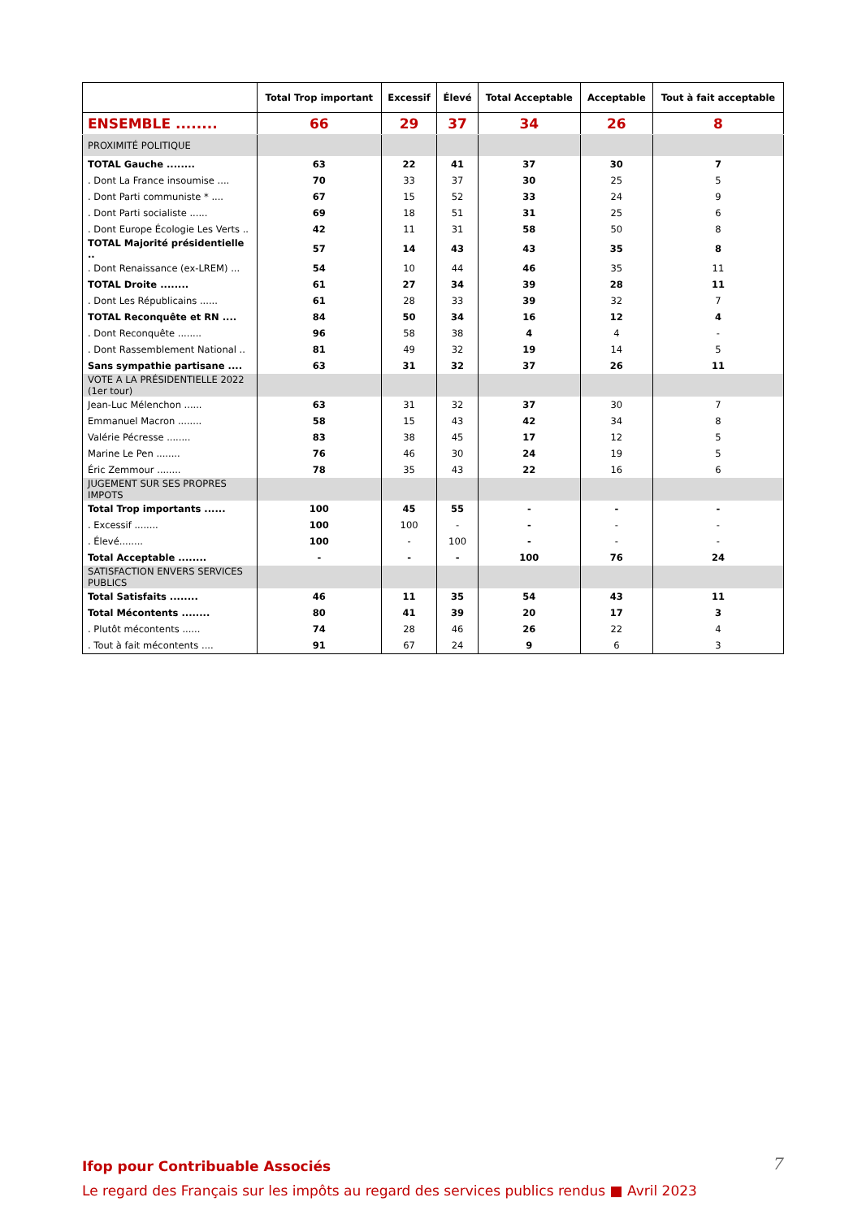| | Total Trop important | Excessif | Élevé | Total Acceptable | Acceptable | Tout à fait acceptable |
| --- | --- | --- | --- | --- | --- | --- |
| ENSEMBLE ........ | 66 | 29 | 37 | 34 | 26 | 8 |
| PROXIMITÉ POLITIQUE | | | | | | |
| TOTAL Gauche ........ | 63 | 22 | 41 | 37 | 30 | 7 |
| . Dont La France insoumise .... | 70 | 33 | 37 | 30 | 25 | 5 |
| . Dont Parti communiste * .... | 67 | 15 | 52 | 33 | 24 | 9 |
| . Dont Parti socialiste ...... | 69 | 18 | 51 | 31 | 25 | 6 |
| . Dont Europe Écologie Les Verts .. | 42 | 11 | 31 | 58 | 50 | 8 |
| TOTAL Majorité présidentielle .. | 57 | 14 | 43 | 43 | 35 | 8 |
| . Dont Renaissance (ex-LREM) ... | 54 | 10 | 44 | 46 | 35 | 11 |
| TOTAL Droite ........ | 61 | 27 | 34 | 39 | 28 | 11 |
| . Dont Les Républicains ...... | 61 | 28 | 33 | 39 | 32 | 7 |
| TOTAL Reconquête et RN .... | 84 | 50 | 34 | 16 | 12 | 4 |
| . Dont Reconquête ........ | 96 | 58 | 38 | 4 | 4 | - |
| . Dont Rassemblement National .. | 81 | 49 | 32 | 19 | 14 | 5 |
| Sans sympathie partisane .... | 63 | 31 | 32 | 37 | 26 | 11 |
| VOTE A LA PRÉSIDENTIELLE 2022 (1er tour) | | | | | | |
| Jean-Luc Mélenchon ...... | 63 | 31 | 32 | 37 | 30 | 7 |
| Emmanuel Macron ........ | 58 | 15 | 43 | 42 | 34 | 8 |
| Valérie Pécresse ........ | 83 | 38 | 45 | 17 | 12 | 5 |
| Marine Le Pen ........ | 76 | 46 | 30 | 24 | 19 | 5 |
| Éric Zemmour ........ | 78 | 35 | 43 | 22 | 16 | 6 |
| JUGEMENT SUR SES PROPRES IMPOTS | | | | | | |
| Total Trop importants ...... | 100 | 45 | 55 | - | - | - |
| . Excessif ........ | 100 | 100 | - | - | - | - |
| . Élevé........ | 100 | - | 100 | - | - | - |
| Total Acceptable ........ | - | - | - | 100 | 76 | 24 |
| SATISFACTION ENVERS SERVICES PUBLICS | | | | | | |
| Total Satisfaits ........ | 46 | 11 | 35 | 54 | 43 | 11 |
| Total Mécontents ........ | 80 | 41 | 39 | 20 | 17 | 3 |
| . Plutôt mécontents ...... | 74 | 28 | 46 | 26 | 22 | 4 |
| . Tout à fait mécontents .... | 91 | 67 | 24 | 9 | 6 | 3 |
Ifop pour Contribuable Associés
Le regard des Français sur les impôts au regard des services publics rendus ■ Avril 2023
7